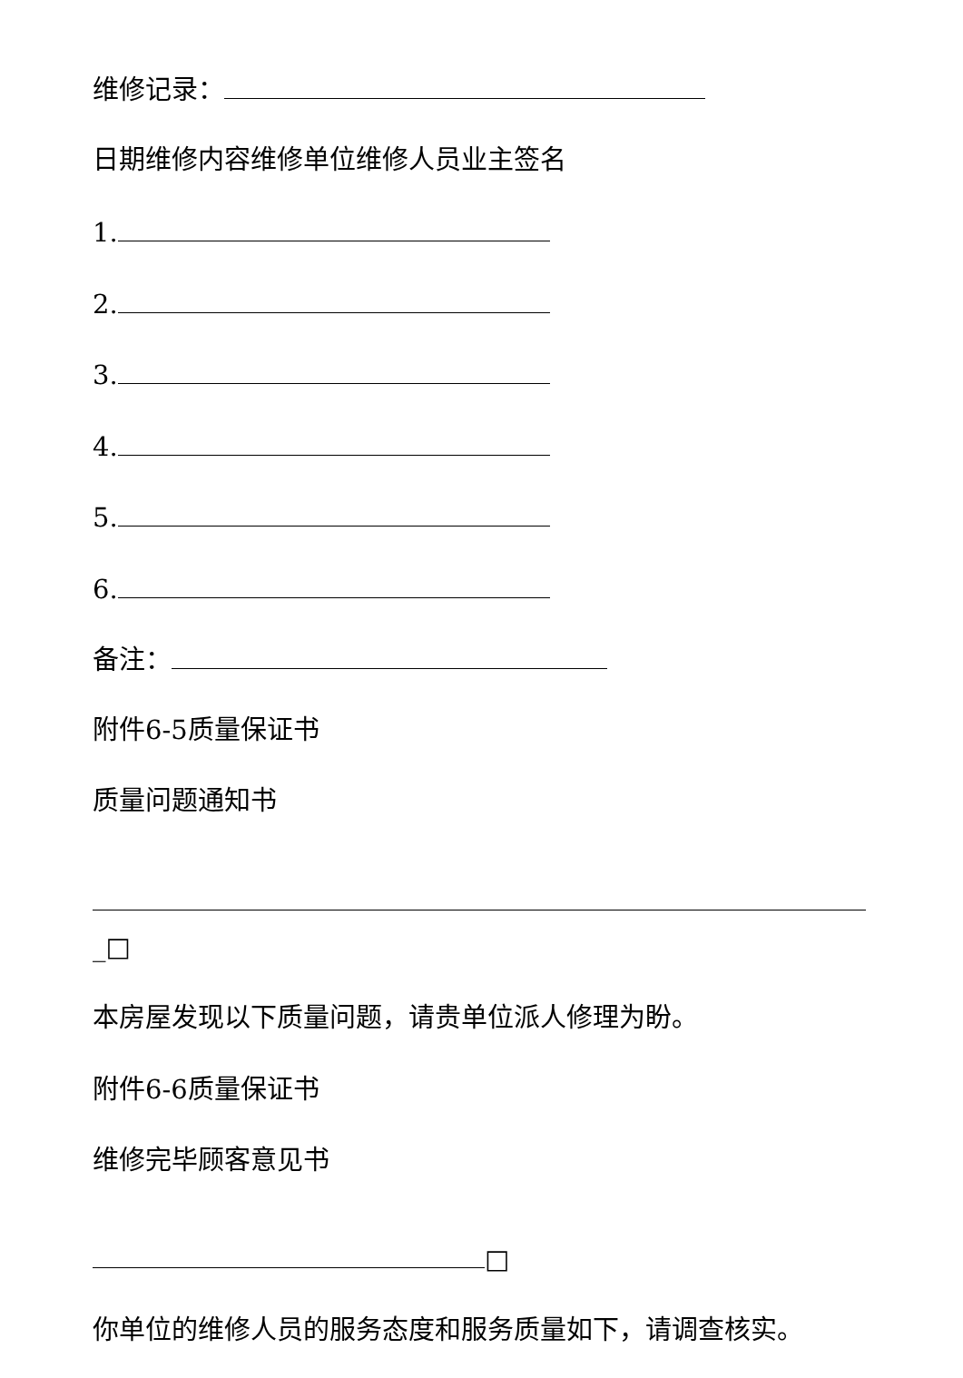维修记录：
日期维修内容维修单位维修人员业主签名
1.
2.
3.
4.
5.
6.
备注：
附件6-5质量保证书
质量问题通知书
_□
本房屋发现以下质量问题，请贵单位派人修理为盼。
附件6-6质量保证书
维修完毕顾客意见书
□
你单位的维修人员的服务态度和服务质量如下，请调查核实。